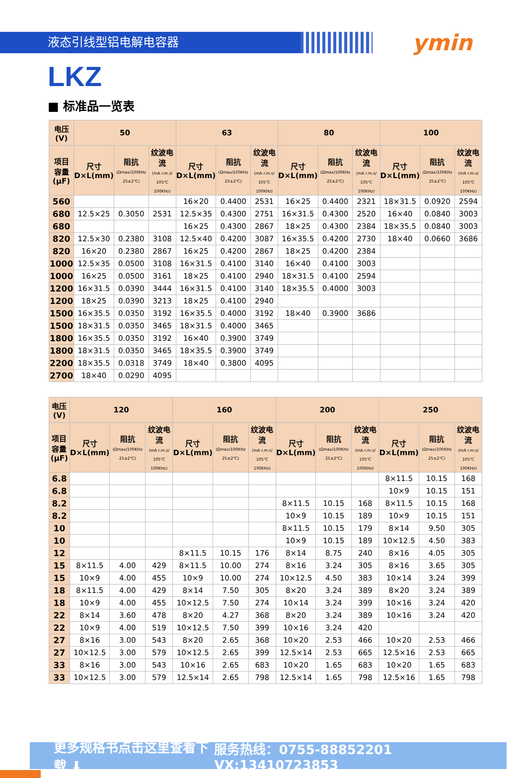液态引线型铝电解电容器
ymin
LKZ
■ 标准品一览表
| 电压(V) | 50 | | | 63 | | | 80 | | | 100 | | |
| --- | --- | --- | --- | --- | --- | --- | --- | --- | --- | --- | --- | --- |
| 项目 容量 (μF) | 尺寸 D×L(mm) | 阻抗 (Ωmax/100KHz 25±2℃) | 纹波电流 (mA r.m.s/ 105℃ 100KHz) | 尺寸 D×L(mm) | 阻抗 (Ωmax/100KHz 25±2℃) | 纹波电流 (mA r.m.s/ 105℃ 100KHz) | 尺寸 D×L(mm) | 阻抗 (Ωmax/100KHz 25±2℃) | 纹波电流 (mA r.m.s/ 105℃ 100KHz) | 尺寸 D×L(mm) | 阻抗 (Ωmax/100KHz 25±2℃) | 纹波电流 (mA r.m.s/ 105℃ 100KHz) |
| 560 | | | | 16×20 | 0.4400 | 2531 | 16×25 | 0.4400 | 2321 | 18×31.5 | 0.0920 | 2594 |
| 680 | 12.5×25 | 0.3050 | 2531 | 12.5×35 | 0.4300 | 2751 | 16×31.5 | 0.4300 | 2520 | 16×40 | 0.0840 | 3003 |
| 680 | | | | 16×25 | 0.4300 | 2867 | 18×25 | 0.4300 | 2384 | 18×35.5 | 0.0840 | 3003 |
| 820 | 12.5×30 | 0.2380 | 3108 | 12.5×40 | 0.4200 | 3087 | 16×35.5 | 0.4200 | 2730 | 18×40 | 0.0660 | 3686 |
| 820 | 16×20 | 0.2380 | 2867 | 16×25 | 0.4200 | 2867 | 18×25 | 0.4200 | 2384 | | | |
| 1000 | 12.5×35 | 0.0500 | 3108 | 16×31.5 | 0.4100 | 3140 | 16×40 | 0.4100 | 3003 | | | |
| 1000 | 16×25 | 0.0500 | 3161 | 18×25 | 0.4100 | 2940 | 18×31.5 | 0.4100 | 2594 | | | |
| 1200 | 16×31.5 | 0.0390 | 3444 | 16×31.5 | 0.4100 | 3140 | 18×35.5 | 0.4000 | 3003 | | | |
| 1200 | 18×25 | 0.0390 | 3213 | 18×25 | 0.4100 | 2940 | | | | | | |
| 1500 | 16×35.5 | 0.0350 | 3192 | 16×35.5 | 0.4000 | 3192 | 18×40 | 0.3900 | 3686 | | | |
| 1500 | 18×31.5 | 0.0350 | 3465 | 18×31.5 | 0.4000 | 3465 | | | | | | |
| 1800 | 16×35.5 | 0.0350 | 3192 | 16×40 | 0.3900 | 3749 | | | | | | |
| 1800 | 18×31.5 | 0.0350 | 3465 | 18×35.5 | 0.3900 | 3749 | | | | | | |
| 2200 | 18×35.5 | 0.0318 | 3749 | 18×40 | 0.3800 | 4095 | | | | | | |
| 2700 | 18×40 | 0.0290 | 4095 | | | | | | | | | |
| 电压(V) | 120 | | | 160 | | | 200 | | | 250 | | |
| --- | --- | --- | --- | --- | --- | --- | --- | --- | --- | --- | --- | --- |
| 项目 容量 (μF) | 尺寸 D×L(mm) | 阻抗 (Ωmax/100KHz 25±2℃) | 纹波电流 (mA r.m.s/ 105℃ 100KHz) | 尺寸 D×L(mm) | 阻抗 (Ωmax/100KHz 25±2℃) | 纹波电流 (mA r.m.s/ 105℃ 100KHz) | 尺寸 D×L(mm) | 阻抗 (Ωmax/100KHz 25±2℃) | 纹波电流 (mA r.m.s/ 105℃ 100KHz) | 尺寸 D×L(mm) | 阻抗 (Ωmax/100KHz 25±2℃) | 纹波电流 (mA r.m.s/ 105℃ 100KHz) |
| 6.8 | | | | | | | | | | 8×11.5 | 10.15 | 168 |
| 6.8 | | | | | | | | | | 10×9 | 10.15 | 151 |
| 8.2 | | | | | | | 8×11.5 | 10.15 | 168 | 8×11.5 | 10.15 | 168 |
| 8.2 | | | | | | | 10×9 | 10.15 | 189 | 10×9 | 10.15 | 151 |
| 10 | | | | | | | 8×11.5 | 10.15 | 179 | 8×14 | 9.50 | 305 |
| 10 | | | | | | | 10×9 | 10.15 | 189 | 10×12.5 | 4.50 | 383 |
| 12 | | | | 8×11.5 | 10.15 | 176 | 8×14 | 8.75 | 240 | 8×16 | 4.05 | 305 |
| 15 | 8×11.5 | 4.00 | 429 | 8×11.5 | 10.00 | 274 | 8×16 | 3.24 | 305 | 8×16 | 3.65 | 305 |
| 15 | 10×9 | 4.00 | 455 | 10×9 | 10.00 | 274 | 10×12.5 | 4.50 | 383 | 10×14 | 3.24 | 399 |
| 18 | 8×11.5 | 4.00 | 429 | 8×14 | 7.50 | 305 | 8×20 | 3.24 | 389 | 8×20 | 3.24 | 389 |
| 18 | 10×9 | 4.00 | 455 | 10×12.5 | 7.50 | 274 | 10×14 | 3.24 | 399 | 10×16 | 3.24 | 420 |
| 22 | 8×14 | 3.60 | 478 | 8×20 | 4.27 | 368 | 8×20 | 3.24 | 389 | 10×16 | 3.24 | 420 |
| 22 | 10×9 | 4.00 | 519 | 10×12.5 | 7.50 | 399 | 10×16 | 3.24 | 420 | | | |
| 27 | 8×16 | 3.00 | 543 | 8×20 | 2.65 | 368 | 10×20 | 2.53 | 466 | 10×20 | 2.53 | 466 |
| 27 | 10×12.5 | 3.00 | 579 | 10×12.5 | 2.65 | 399 | 12.5×14 | 2.53 | 665 | 12.5×16 | 2.53 | 665 |
| 33 | 8×16 | 3.00 | 543 | 10×16 | 2.65 | 683 | 10×20 | 1.65 | 683 | 10×20 | 1.65 | 683 |
| 33 | 10×12.5 | 3.00 | 579 | 12.5×14 | 2.65 | 798 | 12.5×14 | 1.65 | 798 | 12.5×16 | 1.65 | 798 |
更多规格书点击这里查看下载 ⬇ 服务热线：0755-88852201 VX:13410723853